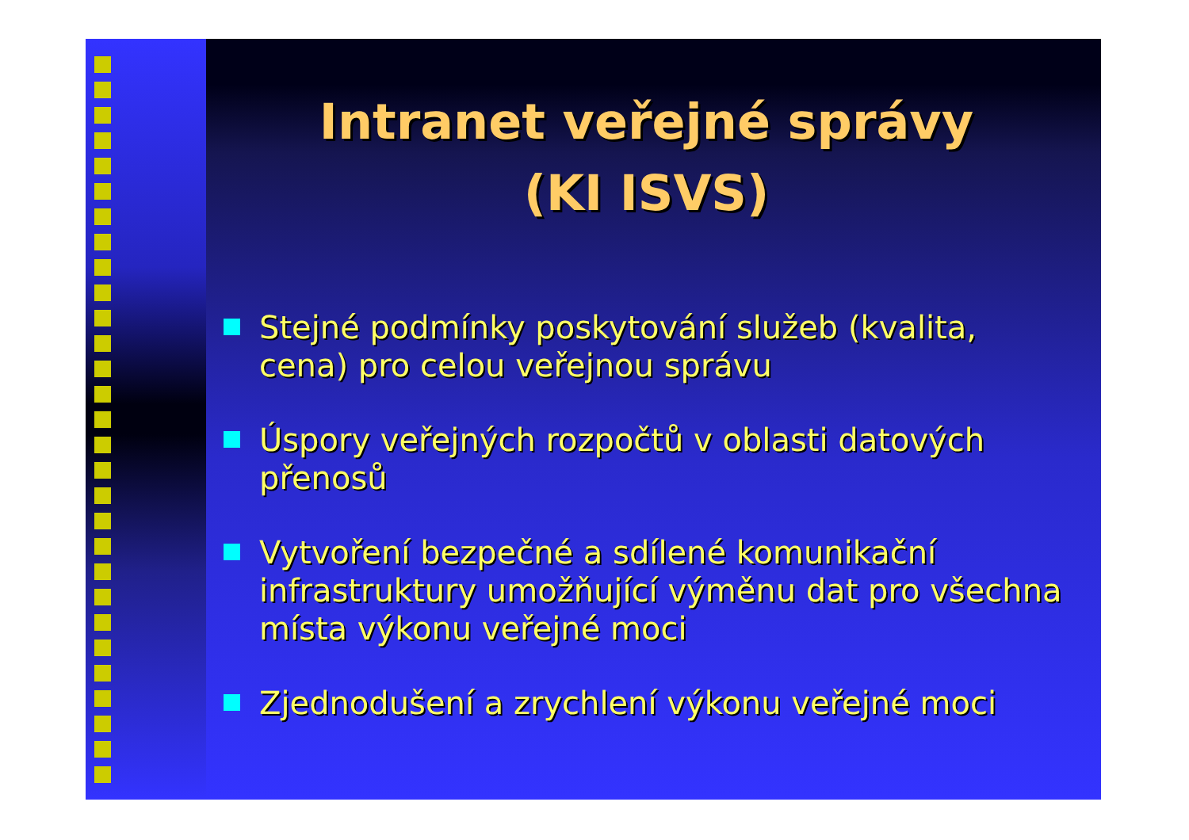Intranet veřejné správy
(KI ISVS)
Stejné podmínky poskytování služeb (kvalita, cena) pro celou veřejnou správu
Úspory veřejných rozpočtů v oblasti datových přenosů
Vytvoření bezpečné a sdílené komunikační infrastruktury umožňující výměnu dat pro všechna místa výkonu veřejné moci
Zjednodušení a zrychlení výkonu veřejné moci